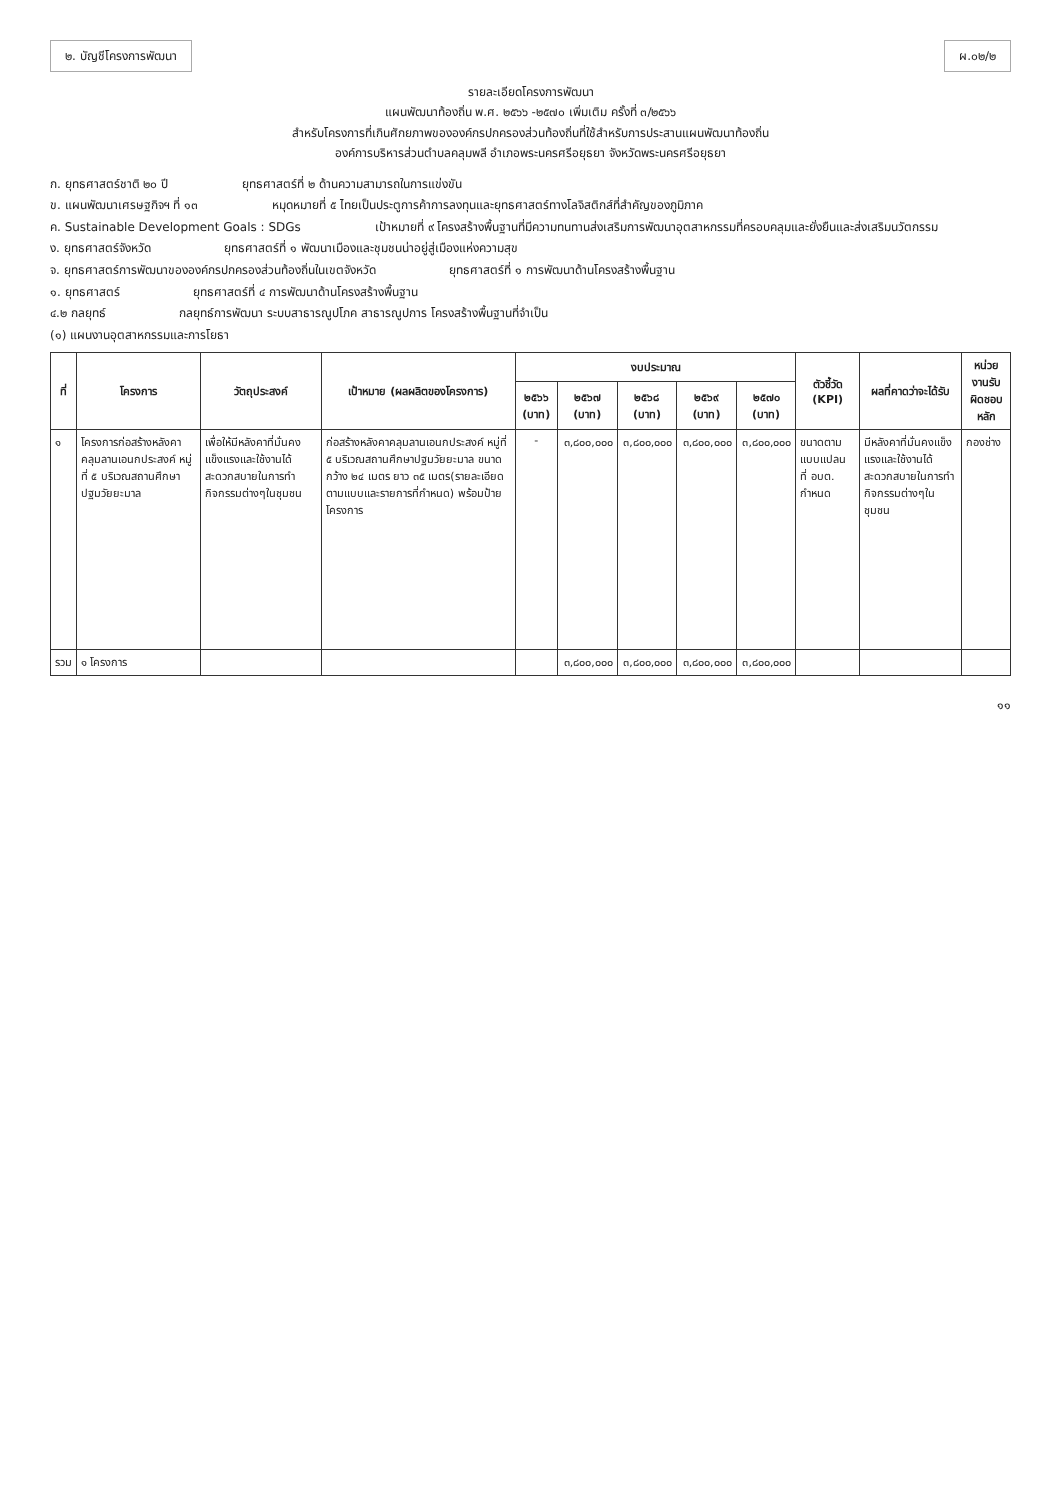๒. บัญชีโครงการพัฒนา ผ.๐๒/๒
รายละเอียดโครงการพัฒนา
แผนพัฒนาท้องถิ่น พ.ศ. ๒๕๖๖ -๒๕๗๐ เพิ่มเติม ครั้งที่ ๓/๒๕๖๖
สำหรับโครงการที่เกินศักยภาพขององค์กรปกครองส่วนท้องถิ่นที่ใช้สำหรับการประสานแผนพัฒนาท้องถิ่น
องค์การบริหารส่วนตำบลคลุมพลี อำเภอพระนครศรีอยุธยา จังหวัดพระนครศรีอยุธยา
ก. ยุทธศาสตร์ชาติ ๒๐ ปี ยุทธศาสตร์ที่ ๒ ด้านความสามารถในการแข่งขัน
ข. แผนพัฒนาเศรษฐกิจฯ ที่ ๑๓ หมุดหมายที่ ๕ ไทยเป็นประตูการค้าการลงทุนและยุทธศาสตร์ทางโลจิสติกส์ที่สำคัญของภูมิภาค
ค. Sustainable Development Goals : SDGs เป้าหมายที่ ๙ โครงสร้างพื้นฐานที่มีความทนทานส่งเสริมการพัฒนาอุตสาหกรรมที่ครอบคลุมและยั่งยืนและส่งเสริมนวัตกรรม
ง. ยุทธศาสตร์จังหวัด ยุทธศาสตร์ที่ ๑ พัฒนาเมืองและชุมชนน่าอยู่สู่เมืองแห่งความสุข
จ. ยุทธศาสตร์การพัฒนาขององค์กรปกครองส่วนท้องถิ่นในเขตจังหวัด ยุทธศาสตร์ที่ ๑ การพัฒนาด้านโครงสร้างพื้นฐาน
๑. ยุทธศาสตร์ ยุทธศาสตร์ที่ ๔ การพัฒนาด้านโครงสร้างพื้นฐาน
๔.๒ กลยุทธ์ กลยุทธ์การพัฒนา ระบบสาธารณูปโภค สาธารณูปการ โครงสร้างพื้นฐานที่จำเป็น
(๑) แผนงานอุตสาหกรรมและการโยธา
| ที่ | โครงการ | วัตถุประสงค์ | เป้าหมาย (ผลผลิตของโครงการ) | งบประมาณ | | | | | ตัวชี้วัด (KPI) | ผลที่คาดว่าจะได้รับ | หน่วยงานรับผิดชอบหลัก |
| --- | --- | --- | --- | --- | --- | --- | --- | --- | --- | --- | --- |
| | | | | ๒๕๖๖ (บาท) | ๒๕๖๗ (บาท) | ๒๕๖๘ (บาท) | ๒๕๖๙ (บาท) | ๒๕๗๐ (บาท) | | | |
| ๑ | โครงการก่อสร้างหลังคาคลุมลานเอนกประสงค์ หมู่ที่ ๕ บริเวณสถานศึกษาปฐมวัยยะมาล | เพื่อให้มีหลังคาที่มั่นคงแข็งแรงและใช้งานได้สะดวกสบายในการทำกิจกรรมต่างๆในชุมชน | ก่อสร้างหลังคาคลุมลานเอนกประสงค์ หมู่ที่ ๕ บริเวณสถานศึกษาปฐมวัยยะมาล ขนาดกว้าง ๒๔ เมตร ยาว ๓๕ เมตร(รายละเอียดตามแบบและรายการที่กำหนด) พร้อมป้ายโครงการ | - | ๓,๘๐๐,๐๐๐ | ๓,๘๐๐,๐๐๐ | ๓,๘๐๐,๐๐๐ | ๓,๘๐๐,๐๐๐ | ขนาดตามแบบแปลน ที่ อบต. กำหนด | มีหลังคาที่มั่นคงแข็งแรงและใช้งานได้สะดวกสบายในการทำกิจกรรมต่างๆในชุมชน | กองช่าง |
| รวม | ๑ โครงการ | | | | ๓,๘๐๐,๐๐๐ | ๓,๘๐๐,๐๐๐ | ๓,๘๐๐,๐๐๐ | ๓,๘๐๐,๐๐๐ | | | |
๑๑